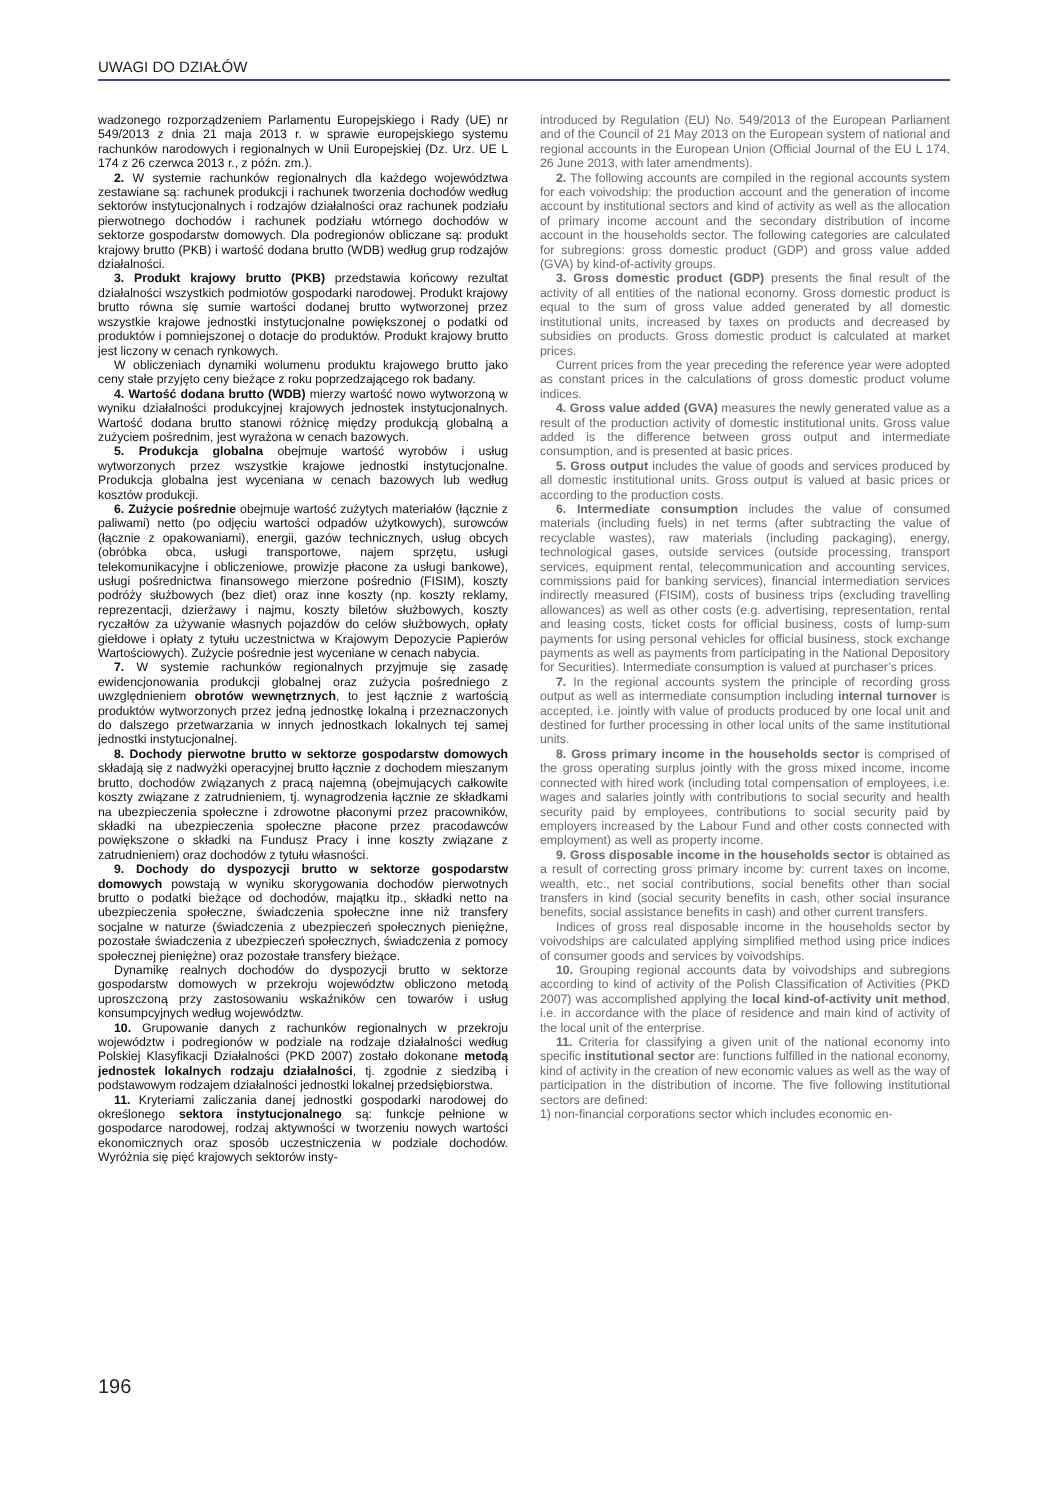UWAGI DO DZIAŁÓW
wadzonego rozporządzeniem Parlamentu Europejskiego i Rady (UE) nr 549/2013 z dnia 21 maja 2013 r. w sprawie europejskiego systemu rachunków narodowych i regionalnych w Unii Europejskiej (Dz. Urz. UE L 174 z 26 czerwca 2013 r., z późn. zm.).
2. W systemie rachunków regionalnych dla każdego województwa zestawiane są: rachunek produkcji i rachunek tworzenia dochodów według sektorów instytucjonalnych i rodzajów działalności oraz rachunek podziału pierwotnego dochodów i rachunek podziału wtórnego dochodów w sektorze gospodarstw domowych. Dla podregionów obliczane są: produkt krajowy brutto (PKB) i wartość dodana brutto (WDB) według grup rodzajów działalności.
3. Produkt krajowy brutto (PKB) przedstawia końcowy rezultat działalności wszystkich podmiotów gospodarki narodowej. Produkt krajowy brutto równa się sumie wartości dodanej brutto wytworzonej przez wszystkie krajowe jednostki instytucjonalne powiększonej o podatki od produktów i pomniejszonej o dotacje do produktów. Produkt krajowy brutto jest liczony w cenach rynkowych.
W obliczeniach dynamiki wolumenu produktu krajowego brutto jako ceny stałe przyjęto ceny bieżące z roku poprzedzającego rok badany.
4. Wartość dodana brutto (WDB) mierzy wartość nowo wytworzoną w wyniku działalności produkcyjnej krajowych jednostek instytucjonalnych. Wartość dodana brutto stanowi różnicę między produkcją globalną a zużyciem pośrednim, jest wyrażona w cenach bazowych.
5. Produkcja globalna obejmuje wartość wyrobów i usług wytworzonych przez wszystkie krajowe jednostki instytucjonalne. Produkcja globalna jest wyceniana w cenach bazowych lub według kosztów produkcji.
6. Zużycie pośrednie obejmuje wartość zużytych materiałów (łącznie z paliwami) netto (po odjęciu wartości odpadów użytkowych), surowców (łącznie z opakowaniami), energii, gazów technicznych, usług obcych (obróbka obca, usługi transportowe, najem sprzętu, usługi telekomunikacyjne i obliczeniowe, prowizje płacone za usługi bankowe), usługi pośrednictwa finansowego mierzone pośrednio (FISIM), koszty podróży służbowych (bez diet) oraz inne koszty (np. koszty reklamy, reprezentacji, dzierżawy i najmu, koszty biletów służbowych, koszty ryczałtów za używanie własnych pojazdów do celów służbowych, opłaty giełdowe i opłaty z tytułu uczestnictwa w Krajowym Depozycie Papierów Wartościowych). Zużycie pośrednie jest wyceniane w cenach nabycia.
7. W systemie rachunków regionalnych przyjmuje się zasadę ewidencjonowania produkcji globalnej oraz zużycia pośredniego z uwzględnieniem obrotów wewnętrznych, to jest łącznie z wartością produktów wytworzonych przez jedną jednostkę lokalną i przeznaczonych do dalszego przetwarzania w innych jednostkach lokalnych tej samej jednostki instytucjonalnej.
8. Dochody pierwotne brutto w sektorze gospodarstw domowych składają się z nadwyżki operacyjnej brutto łącznie z dochodem mieszanym brutto, dochodów związanych z pracą najemną (obejmujących całkowite koszty związane z zatrudnieniem, tj. wynagrodzenia łącznie ze składkami na ubezpieczenia społeczne i zdrowotne płaconymi przez pracowników, składki na ubezpieczenia społeczne płacone przez pracodawców powiększone o składki na Fundusz Pracy i inne koszty związane z zatrudnieniem) oraz dochodów z tytułu własności.
9. Dochody do dyspozycji brutto w sektorze gospodarstw domowych powstają w wyniku skorygowania dochodów pierwotnych brutto o podatki bieżące od dochodów, majątku itp., składki netto na ubezpieczenia społeczne, świadczenia społeczne inne niż transfery socjalne w naturze (świadczenia z ubezpieczeń społecznych pieniężne, pozostałe świadczenia z ubezpieczeń społecznych, świadczenia z pomocy społecznej pieniężne) oraz pozostałe transfery bieżące.
Dynamikę realnych dochodów do dyspozycji brutto w sektorze gospodarstw domowych w przekroju województw obliczono metodą uproszczoną przy zastosowaniu wskaźników cen towarów i usług konsumpcyjnych według województw.
10. Grupowanie danych z rachunków regionalnych w przekroju województw i podregionów w podziale na rodzaje działalności według Polskiej Klasyfikacji Działalności (PKD 2007) zostało dokonane metodą jednostek lokalnych rodzaju działalności, tj. zgodnie z siedzibą i podstawowym rodzajem działalności jednostki lokalnej przedsiębiorstwa.
11. Kryteriami zaliczania danej jednostki gospodarki narodowej do określonego sektora instytucjonalnego są: funkcje pełnione w gospodarce narodowej, rodzaj aktywności w tworzeniu nowych wartości ekonomicznych oraz sposób uczestniczenia w podziale dochodów. Wyróżnia się pięć krajowych sektorów insty-
introduced by Regulation (EU) No. 549/2013 of the European Parliament and of the Council of 21 May 2013 on the European system of national and regional accounts in the European Union (Official Journal of the EU L 174, 26 June 2013, with later amendments).
2. The following accounts are compiled in the regional accounts system for each voivodship: the production account and the generation of income account by institutional sectors and kind of activity as well as the allocation of primary income account and the secondary distribution of income account in the households sector. The following categories are calculated for subregions: gross domestic product (GDP) and gross value added (GVA) by kind-of-activity groups.
3. Gross domestic product (GDP) presents the final result of the activity of all entities of the national economy. Gross domestic product is equal to the sum of gross value added generated by all domestic institutional units, increased by taxes on products and decreased by subsidies on products. Gross domestic product is calculated at market prices.
Current prices from the year preceding the reference year were adopted as constant prices in the calculations of gross domestic product volume indices.
4. Gross value added (GVA) measures the newly generated value as a result of the production activity of domestic institutional units. Gross value added is the difference between gross output and intermediate consumption, and is presented at basic prices.
5. Gross output includes the value of goods and services produced by all domestic institutional units. Gross output is valued at basic prices or according to the production costs.
6. Intermediate consumption includes the value of consumed materials (including fuels) in net terms (after subtracting the value of recyclable wastes), raw materials (including packaging), energy, technological gases, outside services (outside processing, transport services, equipment rental, telecommunication and accounting services, commissions paid for banking services), financial intermediation services indirectly measured (FISIM), costs of business trips (excluding travelling allowances) as well as other costs (e.g. advertising, representation, rental and leasing costs, ticket costs for official business, costs of lump-sum payments for using personal vehicles for official business, stock exchange payments as well as payments from participating in the National Depository for Securities). Intermediate consumption is valued at purchaser’s prices.
7. In the regional accounts system the principle of recording gross output as well as intermediate consumption including internal turnover is accepted, i.e. jointly with value of products produced by one local unit and destined for further processing in other local units of the same institutional units.
8. Gross primary income in the households sector is comprised of the gross operating surplus jointly with the gross mixed income, income connected with hired work (including total compensation of employees, i.e. wages and salaries jointly with contributions to social security and health security paid by employees, contributions to social security paid by employers increased by the Labour Fund and other costs connected with employment) as well as property income.
9. Gross disposable income in the households sector is obtained as a result of correcting gross primary income by: current taxes on income, wealth, etc., net social contributions, social benefits other than social transfers in kind (social security benefits in cash, other social insurance benefits, social assistance benefits in cash) and other current transfers.
Indices of gross real disposable income in the households sector by voivodships are calculated applying simplified method using price indices of consumer goods and services by voivodships.
10. Grouping regional accounts data by voivodships and subregions according to kind of activity of the Polish Classification of Activities (PKD 2007) was accomplished applying the local kind-of-activity unit method, i.e. in accordance with the place of residence and main kind of activity of the local unit of the enterprise.
11. Criteria for classifying a given unit of the national economy into specific institutional sector are: functions fulfilled in the national economy, kind of activity in the creation of new economic values as well as the way of participation in the distribution of income. The five following institutional sectors are defined:
1) non-financial corporations sector which includes economic en-
196